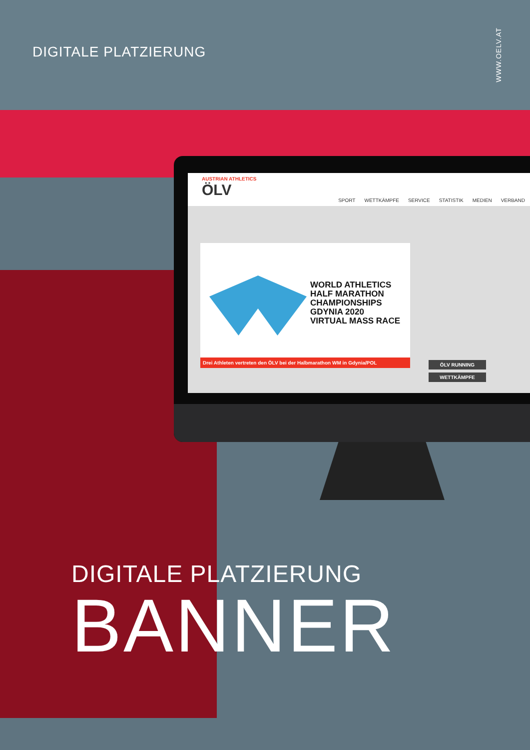DIGITALE PLATZIERUNG
WWW.OELV.AT
AUSTRIAN ATHLETICS
ÖLV
SPORT WETTKÄMPFE SERVICE STATISTIK MEDIEN VERBAND
WORLD ATHLETICS
HALF MARATHON
CHAMPIONSHIPS
GDYNIA 2020
VIRTUAL MASS RACE
Drei Athleten vertreten den ÖLV bei der Halbmarathon WM in Gdynia/POL
ÖLV RUNNING
WETTKÄMPFE
DIGITALE PLATZIERUNG
BANNER